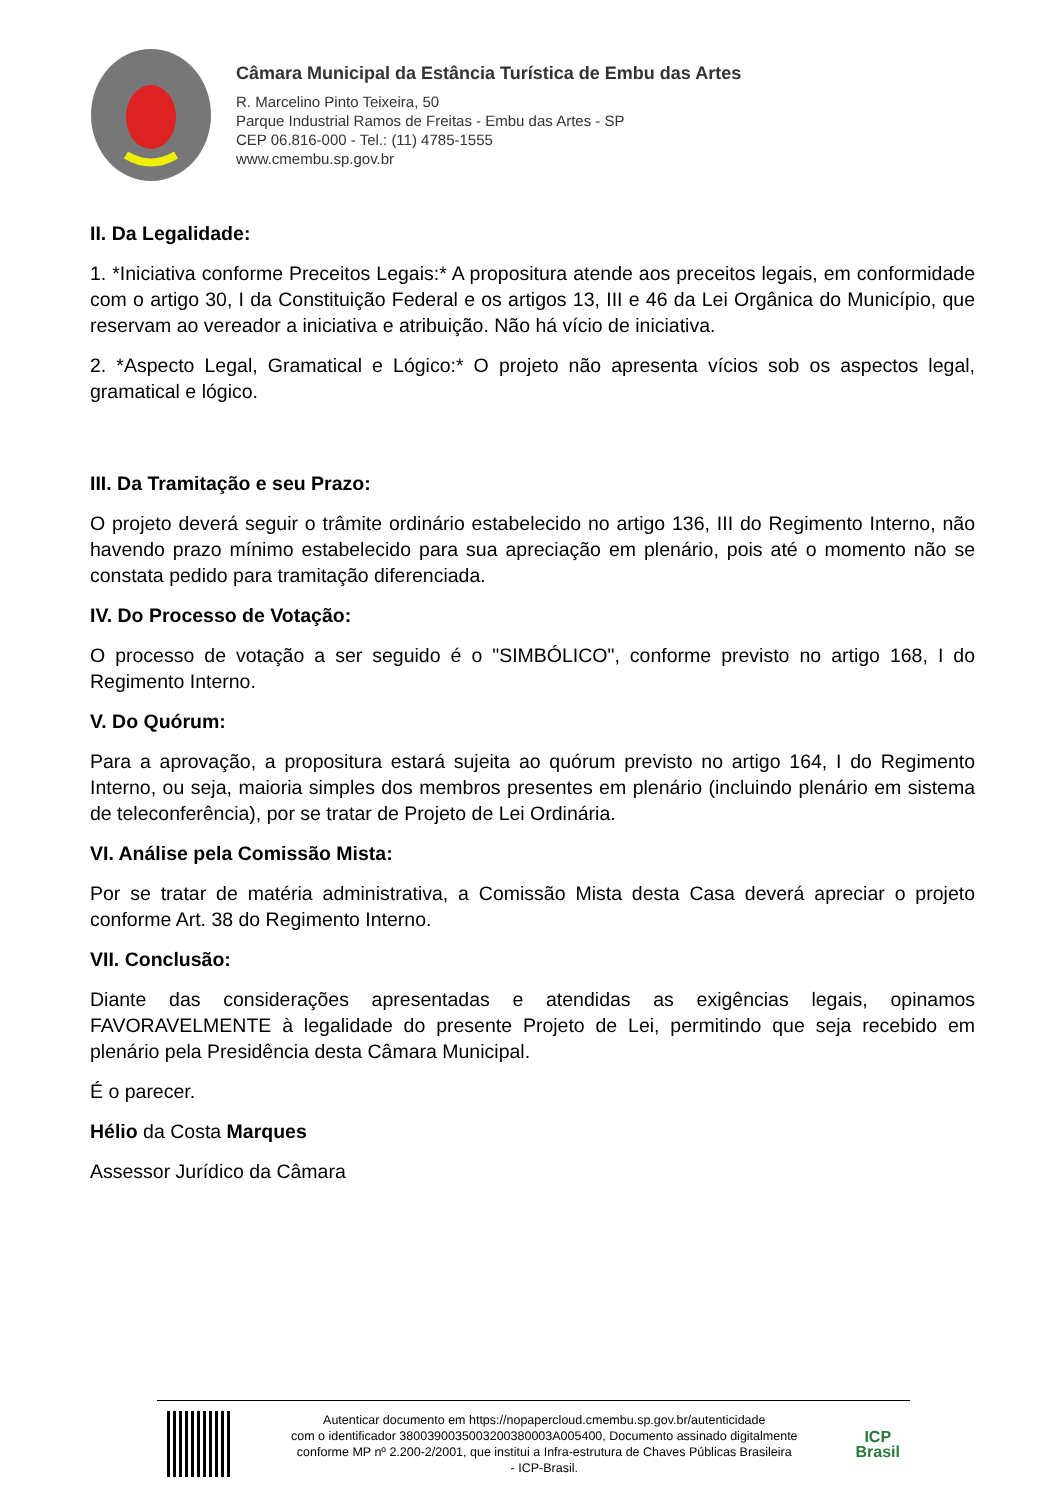Câmara Municipal da Estância Turística de Embu das Artes
R. Marcelino Pinto Teixeira, 50
Parque Industrial Ramos de Freitas - Embu das Artes - SP
CEP 06.816-000 - Tel.: (11) 4785-1555
www.cmembu.sp.gov.br
II. Da Legalidade:
1. *Iniciativa conforme Preceitos Legais:* A propositura atende aos preceitos legais, em conformidade com o artigo 30, I da Constituição Federal e os artigos 13, III e 46 da Lei Orgânica do Município, que reservam ao vereador a iniciativa e atribuição. Não há vício de iniciativa.
2. *Aspecto Legal, Gramatical e Lógico:* O projeto não apresenta vícios sob os aspectos legal, gramatical e lógico.
III. Da Tramitação e seu Prazo:
O projeto deverá seguir o trâmite ordinário estabelecido no artigo 136, III do Regimento Interno, não havendo prazo mínimo estabelecido para sua apreciação em plenário, pois até o momento não se constata pedido para tramitação diferenciada.
IV. Do Processo de Votação:
O processo de votação a ser seguido é o "SIMBÓLICO", conforme previsto no artigo 168, I do Regimento Interno.
V. Do Quórum:
Para a aprovação, a propositura estará sujeita ao quórum previsto no artigo 164, I do Regimento Interno, ou seja, maioria simples dos membros presentes em plenário (incluindo plenário em sistema de teleconferência), por se tratar de Projeto de Lei Ordinária.
VI. Análise pela Comissão Mista:
Por se tratar de matéria administrativa, a Comissão Mista desta Casa deverá apreciar o projeto conforme Art. 38 do Regimento Interno.
VII. Conclusão:
Diante das considerações apresentadas e atendidas as exigências legais, opinamos FAVORAVELMENTE à legalidade do presente Projeto de Lei, permitindo que seja recebido em plenário pela Presidência desta Câmara Municipal.
É o parecer.
Hélio da Costa Marques
Assessor Jurídico da Câmara
Autenticar documento em https://nopapercloud.cmembu.sp.gov.br/autenticidade
com o identificador 3800390035003200380003A005400, Documento assinado digitalmente
conforme MP nº 2.200-2/2001, que institui a Infra-estrutura de Chaves Públicas Brasileira
- ICP-Brasil.
ICP
Brasil